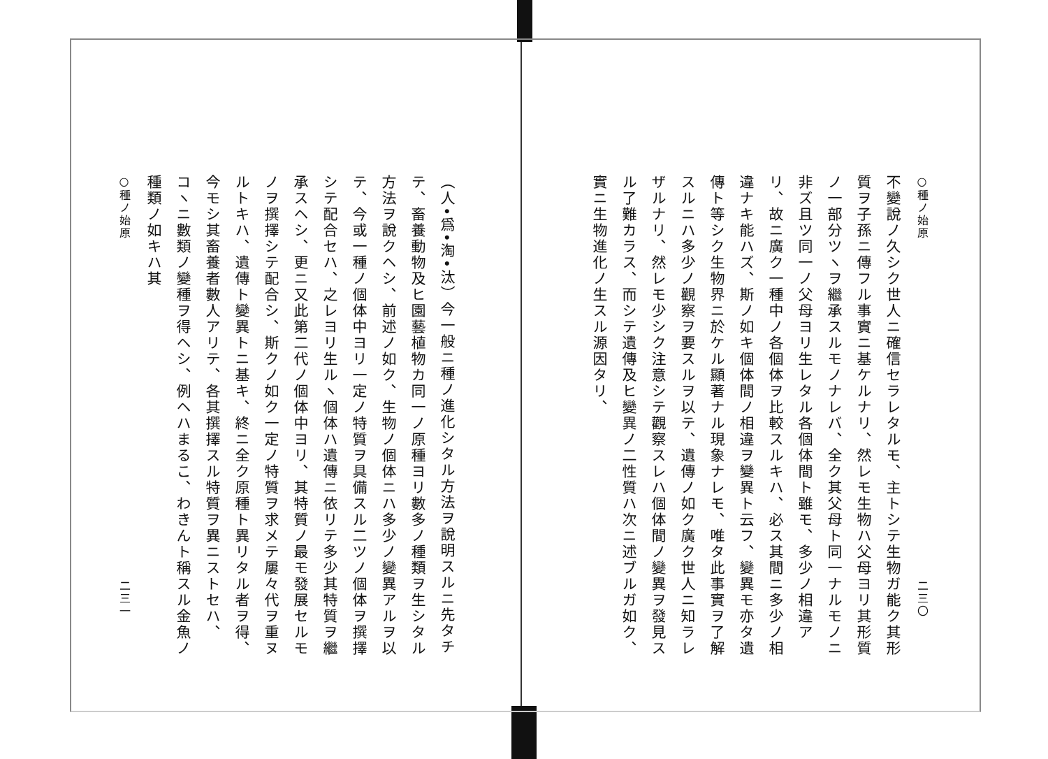○種ノ始原 二三〇
不變說ノ久シク世人ニ確信セラレタルモ、主トシテ生物ガ能ク其形質ヲ子孫ニ傳フル事實ニ基ケルナリ、然レモ生物ハ父母ヨリ其形質ノ一部分ツヽヲ繼承スルモノナレバ、全ク其父母ト同一ナルモノニ非ズ且ツ同一ノ父母ヨリ生レタル各個体間ト雖モ、多少ノ相違アリ、故ニ廣ク一種中ノ各個体ヲ比較スルキハ、必ス其間ニ多少ノ相違ナキ能ハズ、斯ノ如キ個体間ノ相違ヲ變異ト云フ、變異モ亦タ遺傳ト等シク生物界ニ於ケル顯著ナル現象ナレモ、唯タ此事實ヲ了解スルニハ多少ノ觀察ヲ要スルヲ以テ、遺傳ノ如ク廣ク世人ニ知ラレザルナリ、然レモ少シク注意シテ觀察スレハ個体間ノ變異ヲ發見スル了難カラス、而シテ遺傳及ヒ變異ノ二性質ハ次ニ述ブルガ如ク、實ニ生物進化ノ生スル源因タリ、
（人•爲•淘•汰）今一般ニ種ノ進化シタル方法ヲ說明スルニ先タチテ、畜養動物及ヒ園藝植物カ同一ノ原種ヨリ數多ノ種類ヲ生シタル方法ヲ說クヘシ、前述ノ如ク、生物ノ個体ニハ多少ノ變異アルヲ以テ、今或一種ノ個体中ヨリ一定ノ特質ヲ具備スル二ツノ個体ヲ撰擇シテ配合セハ、之レヨリ生ルヽ個体ハ遺傳ニ依リテ多少其特質ヲ繼承スヘシ、更ニ又此第二代ノ個体中ヨリ、其特質ノ最モ發展セルモノヲ撰擇シテ配合シ、斯クノ如ク一定ノ特質ヲ求メテ屢々代ヲ重ヌルトキハ、遺傳ト變異トニ基キ、終ニ全ク原種ト異リタル者ヲ得、今モシ其畜養者數人アリテ、各其撰擇スル特質ヲ異ニストセハ、コヽニ數類ノ變種ヲ得ヘシ、例ヘハまるこ、わきんト稱スル金魚ノ種類ノ如キハ其
○種ノ始原 二三一